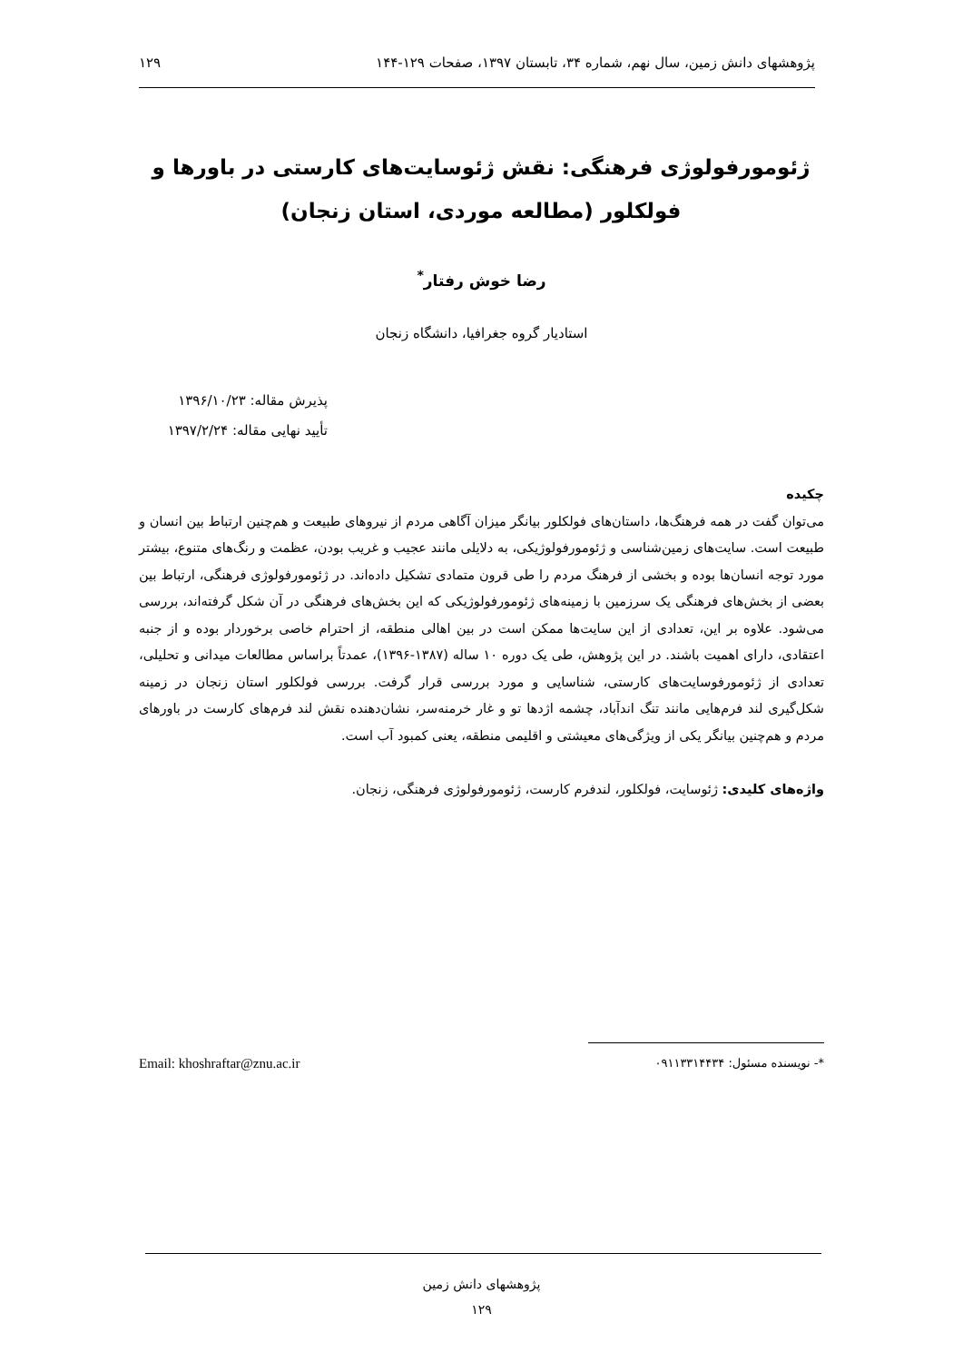پژوهشهای دانش زمین، سال نهم، شماره ۳۴، تابستان ۱۳۹۷، صفحات ۱۲۹-۱۴۴ ۱۲۹
ژئومورفولوژی فرهنگی: نقش ژئوسایت‌های کارستی در باورها و فولکلور (مطالعه موردی، استان زنجان)
رضا خوش رفتار<sup>*</sup>
استادیار گروه جغرافیا، دانشگاه زنجان
پذیرش مقاله: ۱۳۹۶/۱۰/۲۳
تأیید نهایی مقاله: ۱۳۹۷/۲/۲۴
چکیده
می‌توان گفت در همه فرهنگ‌ها، داستان‌های فولکلور بیانگر میزان آگاهی مردم از نیروهای طبیعت و هم‌چنین ارتباط بین انسان و طبیعت است. سایت‌های زمین‌شناسی و ژئومورفولوژیکی، به دلایلی مانند عجیب و غریب بودن، عظمت و رنگ‌های متنوع، بیشتر مورد توجه انسان‌ها بوده و بخشی از فرهنگ مردم را طی قرون متمادی تشکیل داده‌اند. در ژئومورفولوژی فرهنگی، ارتباط بین بعضی از بخش‌های فرهنگی یک سرزمین با زمینه‌های ژئومورفولوژیکی که این بخش‌های فرهنگی در آن شکل گرفته‌اند، بررسی می‌شود. علاوه بر این، تعدادی از این سایت‌ها ممکن است در بین اهالی منطقه، از احترام خاصی برخوردار بوده و از جنبه اعتقادی، دارای اهمیت باشند. در این پژوهش، طی یک دوره ۱۰ ساله (۱۳۸۷-۱۳۹۶)، عمدتاً براساس مطالعات میدانی و تحلیلی، تعدادی از ژئومورفوسایت‌های کارستی، شناسایی و مورد بررسی قرار گرفت. بررسی فولکلور استان زنجان در زمینه شکل‌گیری لند فرم‌هایی مانند تنگ اندآباد، چشمه اژدها تو و غار خرمنه‌سر، نشان‌دهنده نقش لند فرم‌های کارست در باورهای مردم و هم‌چنین بیانگر یکی از ویژگی‌های معیشتی و اقلیمی منطقه، یعنی کمبود آب است.
واژه‌های کلیدی: ژئوسایت، فولکلور، لندفرم کارست، ژئومورفولوژی فرهنگی، زنجان.
*- نویسنده مسئول: ۰۹۱۱۳۳۱۴۴۳۴ Email: khoshraftar@znu.ac.ir
پژوهشهای دانش زمین
۱۲۹